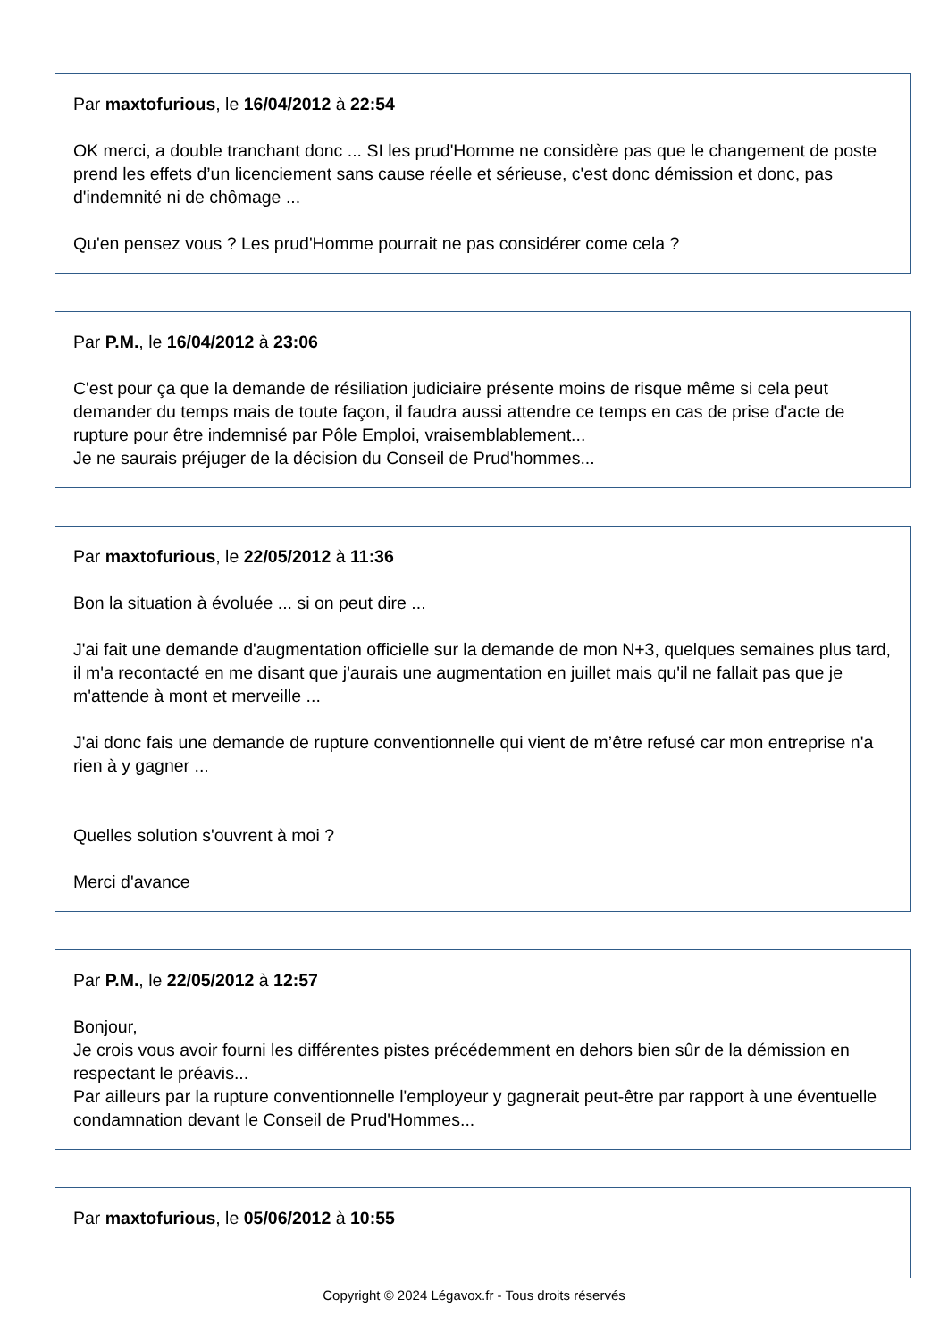Par maxtofurious, le 16/04/2012 à 22:54
OK merci, a double tranchant donc ... SI les prud'Homme ne considère pas que le changement de poste prend les effets d’un licenciement sans cause réelle et sérieuse, c'est donc démission et donc, pas d'indemnité ni de chômage ...
Qu'en pensez vous ? Les prud'Homme pourrait ne pas considérer come cela ?
Par P.M., le 16/04/2012 à 23:06
C'est pour ça que la demande de résiliation judiciaire présente moins de risque même si cela peut demander du temps mais de toute façon, il faudra aussi attendre ce temps en cas de prise d'acte de rupture pour être indemnisé par Pôle Emploi, vraisemblablement...
Je ne saurais préjuger de la décision du Conseil de Prud'hommes...
Par maxtofurious, le 22/05/2012 à 11:36
Bon la situation à évoluée ... si on peut dire ...
J'ai fait une demande d'augmentation officielle sur la demande de mon N+3, quelques semaines plus tard, il m'a recontacté en me disant que j'aurais une augmentation en juillet mais qu'il ne fallait pas que je m'attende à mont et merveille ...
J'ai donc fais une demande de rupture conventionnelle qui vient de m’être refusé car mon entreprise n'a rien à y gagner ...
Quelles solution s'ouvrent à moi ?
Merci d'avance
Par P.M., le 22/05/2012 à 12:57
Bonjour,
Je crois vous avoir fourni les différentes pistes précédemment en dehors bien sûr de la démission en respectant le préavis...
Par ailleurs par la rupture conventionnelle l'employeur y gagnerait peut-être par rapport à une éventuelle condamnation devant le Conseil de Prud'Hommes...
Par maxtofurious, le 05/06/2012 à 10:55
Copyright © 2024 Légavox.fr - Tous droits réservés